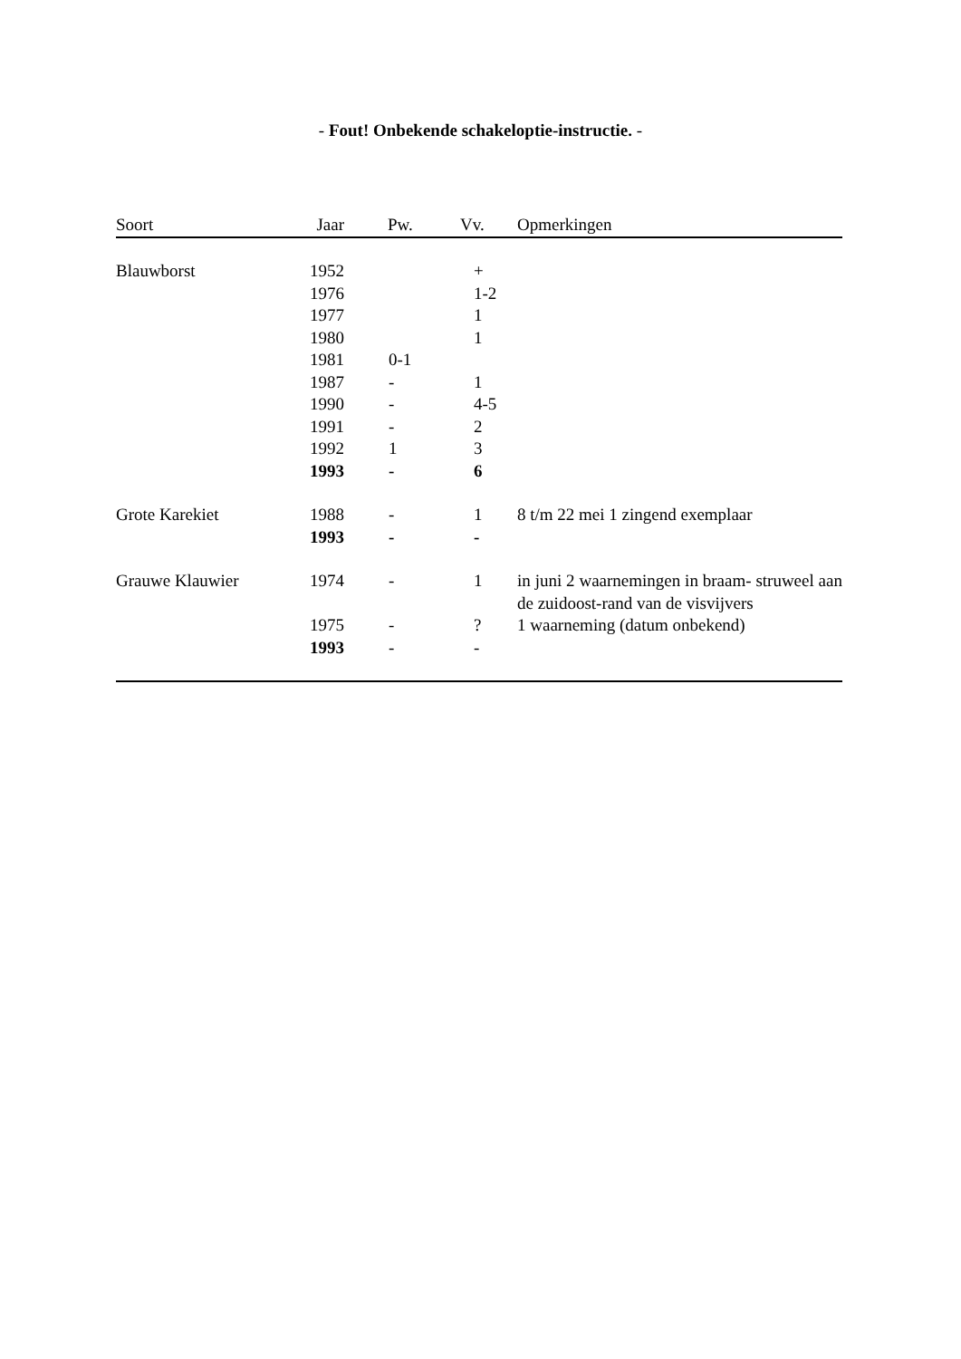- Fout! Onbekende schakeloptie-instructie. -
| Soort | Jaar | Pw. | Vv. | Opmerkingen |
| --- | --- | --- | --- | --- |
| Blauwborst | 1952 | | + | |
| | 1976 | | 1-2 | |
| | 1977 | | 1 | |
| | 1980 | | 1 | |
| | 1981 | 0-1 | | |
| | 1987 | - | 1 | |
| | 1990 | - | 4-5 | |
| | 1991 | - | 2 | |
| | 1992 | 1 | 3 | |
| | 1993 | - | 6 | |
| Grote Karekiet | 1988 | - | 1 | 8 t/m 22 mei 1 zingend exemplaar |
| | 1993 | - | - | |
| Grauwe Klauwier | 1974 | - | 1 | in juni 2 waarnemingen in braam- struweel aan de zuidoost-rand van de visvijvers |
| | 1975 | - | ? | 1 waarneming (datum onbekend) |
| | 1993 | - | - | |